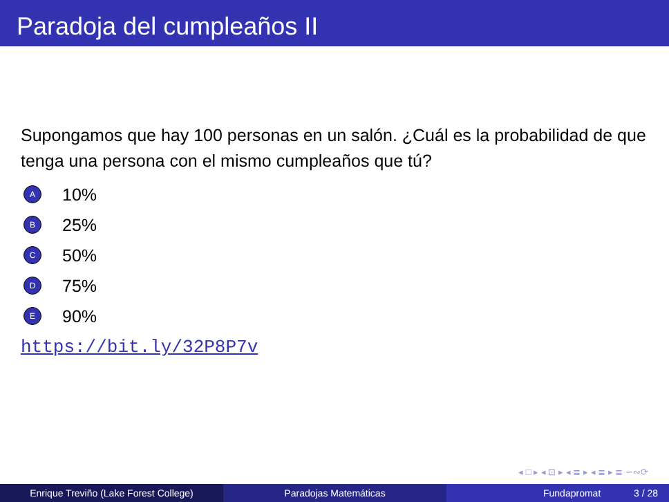Paradoja del cumpleaños II
Supongamos que hay 100 personas en un salón. ¿Cuál es la probabilidad de que tenga una persona con el mismo cumpleaños que tú?
A 10%
B 25%
C 50%
D 75%
E 90%
https://bit.ly/32P8P7v
◂ □ ▸ ◂ ⊡ ▸ ◂ ≣ ▸ ◂ ≣ ▸ ≣ ∽∾⟳
Enrique Treviño (Lake Forest College) Paradojas Matemáticas Fundapromat 3 / 28